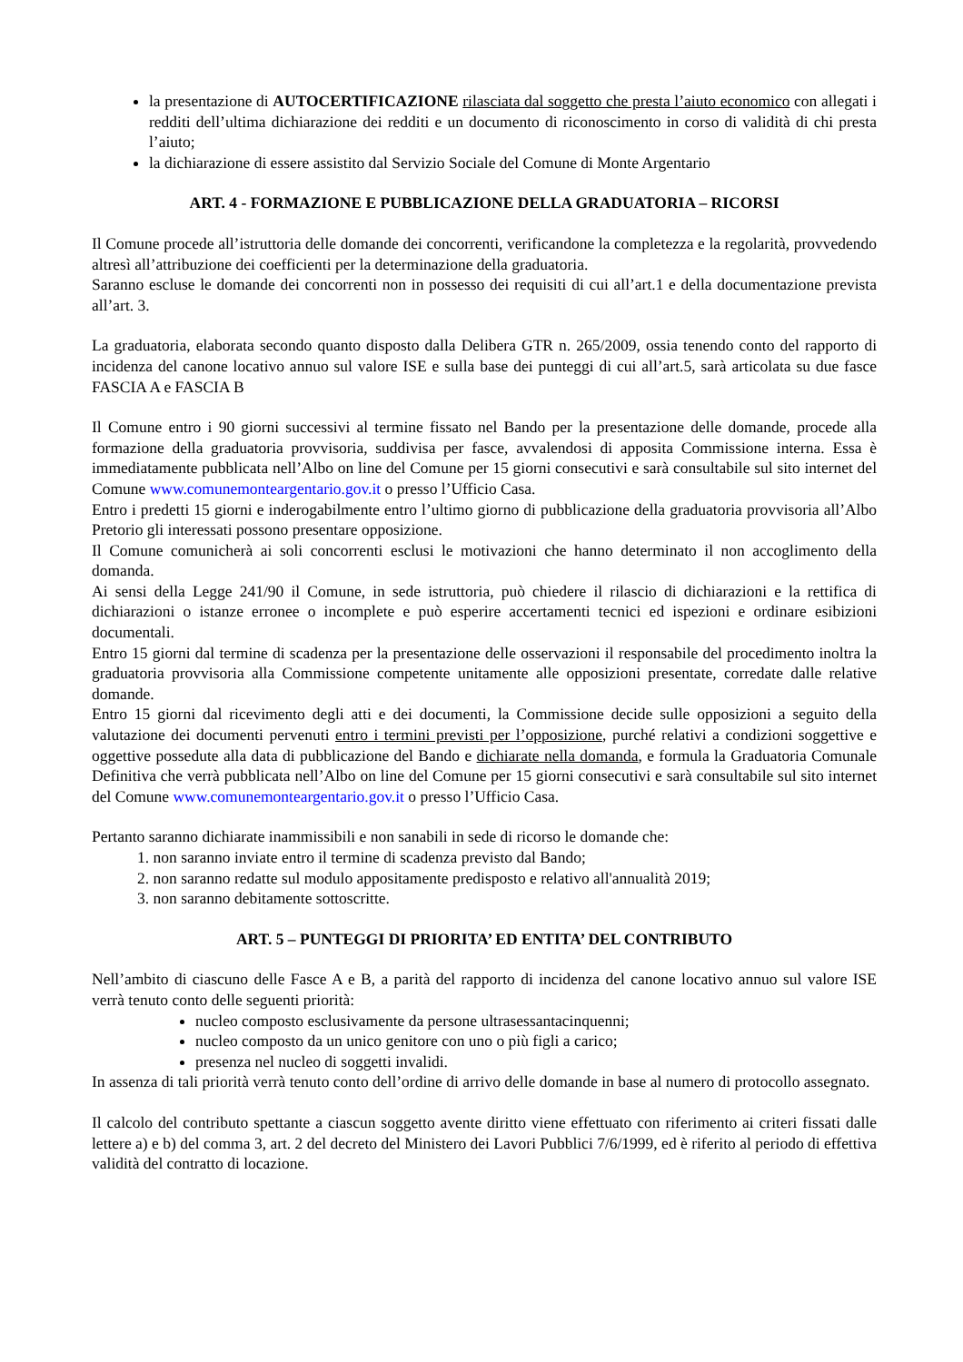la presentazione di AUTOCERTIFICAZIONE rilasciata dal soggetto che presta l’aiuto economico con allegati i redditi dell’ultima dichiarazione dei redditi e un documento di riconoscimento in corso di validità di chi presta l’aiuto;
la dichiarazione di essere assistito dal Servizio Sociale del Comune di Monte Argentario
ART. 4 - FORMAZIONE E PUBBLICAZIONE DELLA GRADUATORIA – RICORSI
Il Comune procede all’istruttoria delle domande dei concorrenti, verificandone la completezza e la regolarità, provvedendo altresì all’attribuzione dei coefficienti per la determinazione della graduatoria.
Saranno escluse le domande dei concorrenti non in possesso dei requisiti di cui all’art.1 e della documentazione prevista all’art. 3.
La graduatoria, elaborata secondo quanto disposto dalla Delibera GTR n. 265/2009, ossia tenendo conto del rapporto di incidenza del canone locativo annuo sul valore ISE e sulla base dei punteggi di cui all’art.5, sarà articolata su due fasce FASCIA A e FASCIA B
Il Comune entro i 90 giorni successivi al termine fissato nel Bando per la presentazione delle domande, procede alla formazione della graduatoria provvisoria, suddivisa per fasce, avvalendosi di apposita Commissione interna. Essa è immediatamente pubblicata nell’Albo on line del Comune per 15 giorni consecutivi e sarà consultabile sul sito internet del Comune www.comunemonteargentario.gov.it o presso l’Ufficio Casa.
Entro i predetti 15 giorni e inderogabilmente entro l’ultimo giorno di pubblicazione della graduatoria provvisoria all’Albo Pretorio gli interessati possono presentare opposizione.
Il Comune comunicherà ai soli concorrenti esclusi le motivazioni che hanno determinato il non accoglimento della domanda.
Ai sensi della Legge 241/90 il Comune, in sede istruttoria, può chiedere il rilascio di dichiarazioni e la rettifica di dichiarazioni o istanze erronee o incomplete e può esperire accertamenti tecnici ed ispezioni e ordinare esibizioni documentali.
Entro 15 giorni dal termine di scadenza per la presentazione delle osservazioni il responsabile del procedimento inoltra la graduatoria provvisoria alla Commissione competente unitamente alle opposizioni presentate, corredate dalle relative domande.
Entro 15 giorni dal ricevimento degli atti e dei documenti, la Commissione decide sulle opposizioni a seguito della valutazione dei documenti pervenuti entro i termini previsti per l’opposizione, purché relativi a condizioni soggettive e oggettive possedute alla data di pubblicazione del Bando e dichiarate nella domanda, e formula la Graduatoria Comunale Definitiva che verrà pubblicata nell’Albo on line del Comune per 15 giorni consecutivi e sarà consultabile sul sito internet del Comune www.comunemonteargentario.gov.it o presso l’Ufficio Casa.
Pertanto saranno dichiarate inammissibili e non sanabili in sede di ricorso le domande che:
1. non saranno inviate entro il termine di scadenza previsto dal Bando;
2. non saranno redatte sul modulo appositamente predisposto e relativo all'annualità 2019;
3. non saranno debitamente sottoscritte.
ART. 5 – PUNTEGGI DI PRIORITA’ ED ENTITA’ DEL CONTRIBUTO
Nell’ambito di ciascuno delle Fasce A e B, a parità del rapporto di incidenza del canone locativo annuo sul valore ISE verrà tenuto conto delle seguenti priorità:
nucleo composto esclusivamente da persone ultrasessantacinquenni;
nucleo composto da un unico genitore con uno o più figli a carico;
presenza nel nucleo di soggetti invalidi.
In assenza di tali priorità verrà tenuto conto dell’ordine di arrivo delle domande in base al numero di protocollo assegnato.
Il calcolo del contributo spettante a ciascun soggetto avente diritto viene effettuato con riferimento ai criteri fissati dalle lettere a) e b) del comma 3, art. 2 del decreto del Ministero dei Lavori Pubblici 7/6/1999, ed è riferito al periodo di effettiva validità del contratto di locazione.